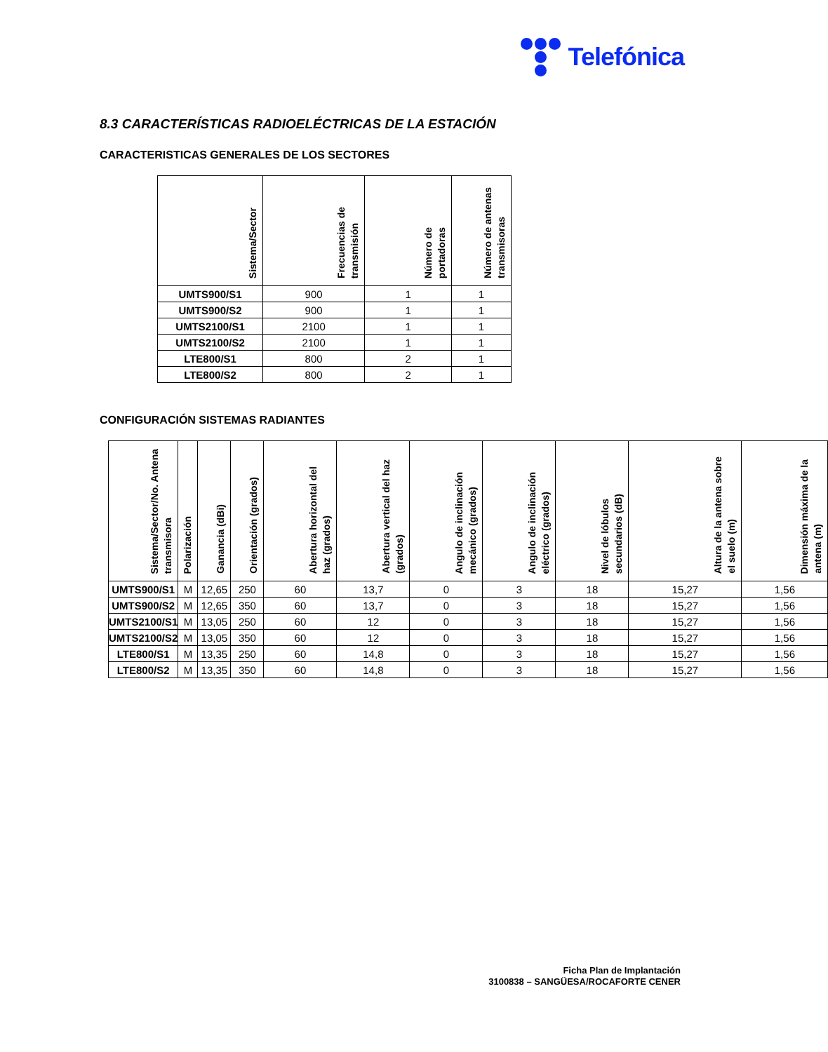Telefónica
8.3 CARACTERÍSTICAS RADIOELÉCTRICAS DE LA ESTACIÓN
CARACTERISTICAS GENERALES DE LOS SECTORES
| Sistema/Sector | Frecuencias de transmisión | Número de portadoras | Número de antenas transmisoras |
| --- | --- | --- | --- |
| UMTS900/S1 | 900 | 1 | 1 |
| UMTS900/S2 | 900 | 1 | 1 |
| UMTS2100/S1 | 2100 | 1 | 1 |
| UMTS2100/S2 | 2100 | 1 | 1 |
| LTE800/S1 | 800 | 2 | 1 |
| LTE800/S2 | 800 | 2 | 1 |
CONFIGURACIÓN SISTEMAS RADIANTES
| Sistema/Sector/No. Antena transmisora | Polarización | Ganancia (dBi) | Orientación (grados) | Abertura horizontal del haz (grados) | Abertura vertical del haz (grados) | Angulo de inclinación mecánico (grados) | Angulo de inclinación eléctrico (grados) | Nivel de lóbulos secundarios (dB) | Altura de la antena sobre el suelo (m) | Dimensión máxima de la antena (m) |
| --- | --- | --- | --- | --- | --- | --- | --- | --- | --- | --- |
| UMTS900/S1 | M | 12,65 | 250 | 60 | 13,7 | 0 | 3 | 18 | 15,27 | 1,56 |
| UMTS900/S2 | M | 12,65 | 350 | 60 | 13,7 | 0 | 3 | 18 | 15,27 | 1,56 |
| UMTS2100/S1 | M | 13,05 | 250 | 60 | 12 | 0 | 3 | 18 | 15,27 | 1,56 |
| UMTS2100/S2 | M | 13,05 | 350 | 60 | 12 | 0 | 3 | 18 | 15,27 | 1,56 |
| LTE800/S1 | M | 13,35 | 250 | 60 | 14,8 | 0 | 3 | 18 | 15,27 | 1,56 |
| LTE800/S2 | M | 13,35 | 350 | 60 | 14,8 | 0 | 3 | 18 | 15,27 | 1,56 |
Ficha Plan de Implantación
3100838 – SANGÜESA/ROCAFORTE CENER